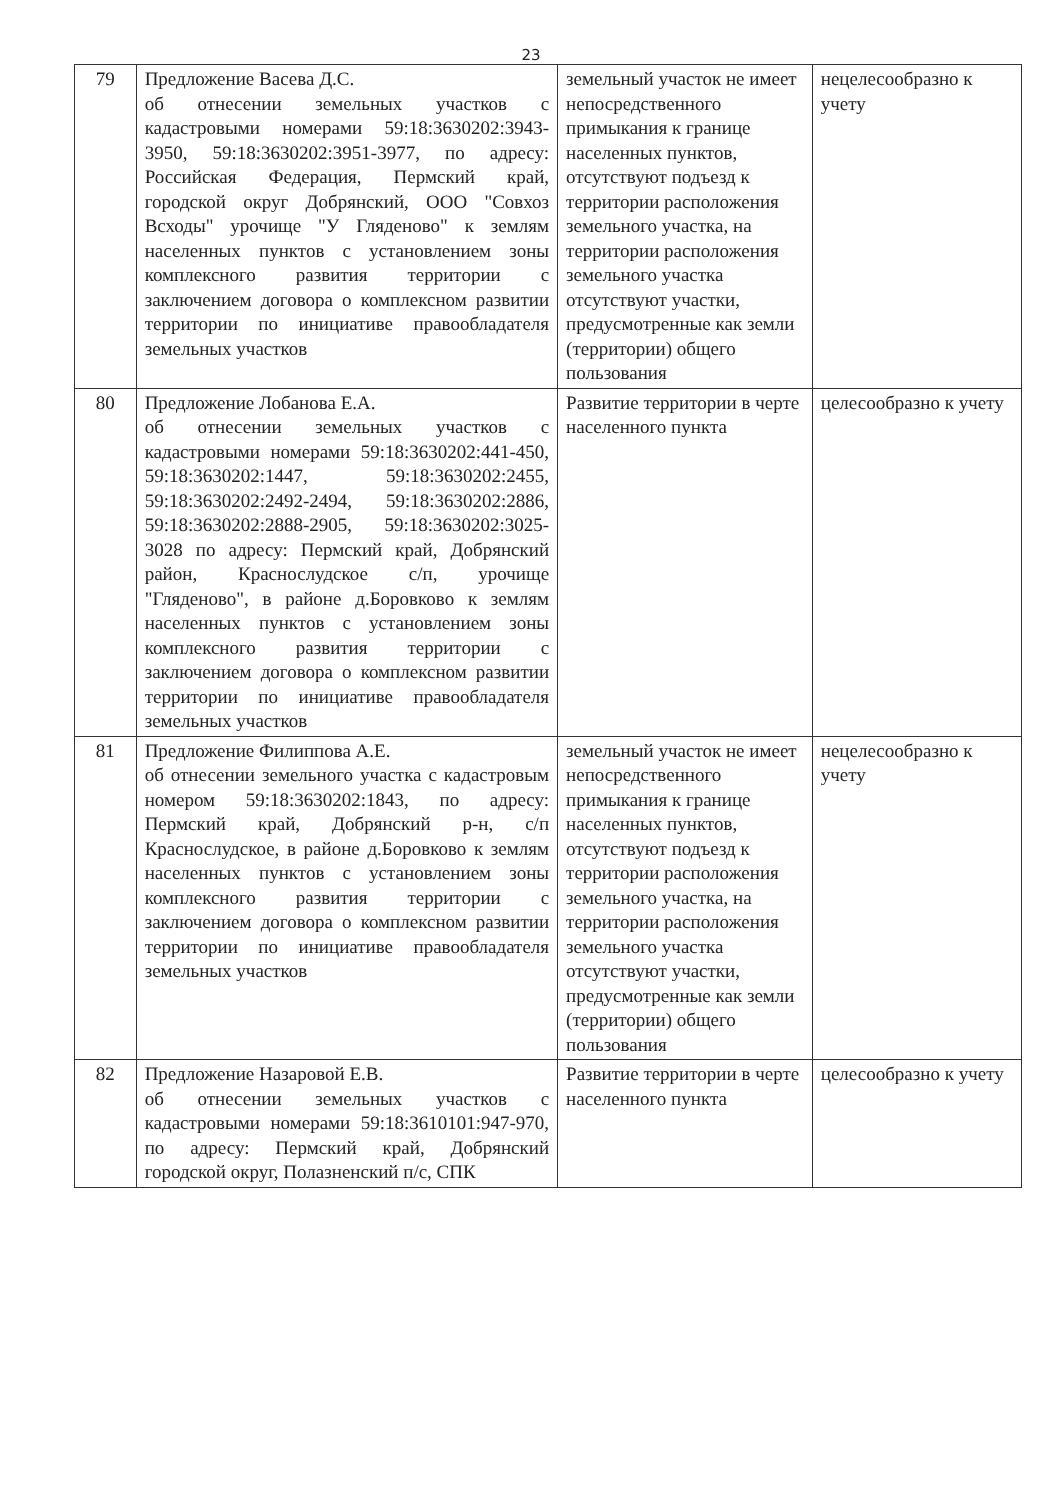23
| 79 | Предложение Васева Д.С. об отнесении земельных участков с кадастровыми номерами 59:18:3630202:3943-3950, 59:18:3630202:3951-3977, по адресу: Российская Федерация, Пермский край, городской округ Добрянский, ООО "Совхоз Всходы" урочище "У Гляденово" к землям населенных пунктов с установлением зоны комплексного развития территории с заключением договора о комплексном развитии территории по инициативе правообладателя земельных участков | земельный участок не имеет непосредственного примыкания к границе населенных пунктов, отсутствуют подъезд к территории расположения земельного участка, на территории расположения земельного участка отсутствуют участки, предусмотренные как земли (территории) общего пользования | нецелесообразно к учету |
| 80 | Предложение Лобанова Е.А. об отнесении земельных участков с кадастровыми номерами 59:18:3630202:441-450, 59:18:3630202:1447, 59:18:3630202:2455, 59:18:3630202:2492-2494, 59:18:3630202:2886, 59:18:3630202:2888-2905, 59:18:3630202:3025-3028 по адресу: Пермский край, Добрянский район, Краснослудское с/п, урочище "Гляденово", в районе д.Боровково к землям населенных пунктов с установлением зоны комплексного развития территории с заключением договора о комплексном развитии территории по инициативе правообладателя земельных участков | Развитие территории в черте населенного пункта | целесообразно к учету |
| 81 | Предложение Филиппова А.Е. об отнесении земельного участка с кадастровым номером 59:18:3630202:1843, по адресу: Пермский край, Добрянский р-н, с/п Краснослудское, в районе д.Боровково к землям населенных пунктов с установлением зоны комплексного развития территории с заключением договора о комплексном развитии территории по инициативе правообладателя земельных участков | земельный участок не имеет непосредственного примыкания к границе населенных пунктов, отсутствуют подъезд к территории расположения земельного участка, на территории расположения земельного участка отсутствуют участки, предусмотренные как земли (территории) общего пользования | нецелесообразно к учету |
| 82 | Предложение Назаровой Е.В. об отнесении земельных участков с кадастровыми номерами 59:18:3610101:947-970, по адресу: Пермский край, Добрянский городской округ, Полазненский п/с, СПК | Развитие территории в черте населенного пункта | целесообразно к учету |